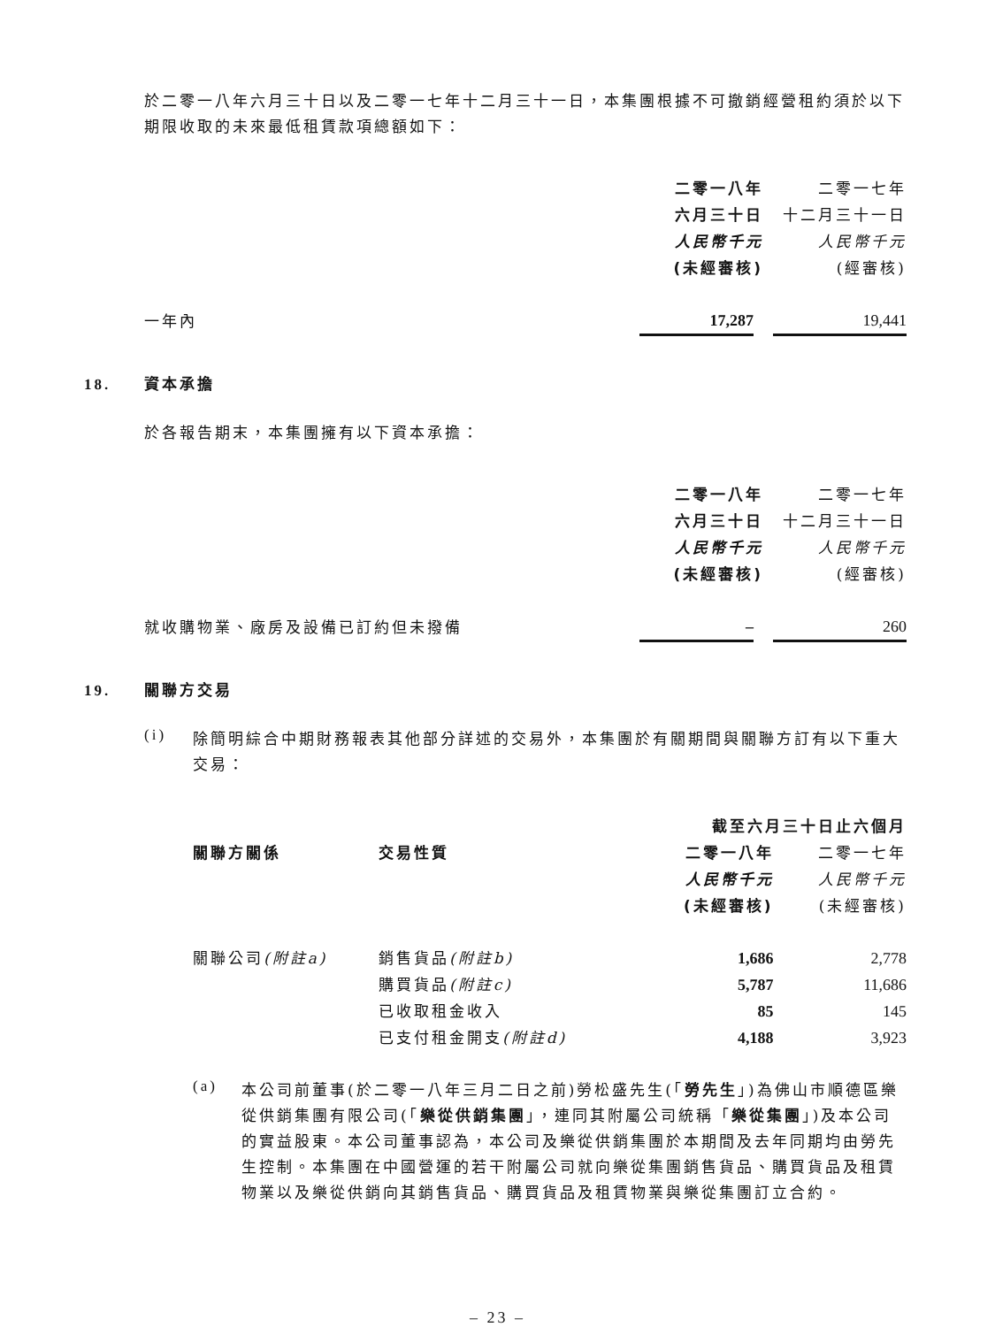於二零一八年六月三十日以及二零一七年十二月三十一日，本集團根據不可撤銷經營租約須於以下期限收取的未來最低租賃款項總額如下：
| | 二零一八年 | 二零一七年 |
| | 六月三十日 | 十二月三十一日 |
| | 人民幣千元 | 人民幣千元 |
| | (未經審核) | (經審核) |
| 一年內 | 17,287 | 19,441 |
18. 資本承擔
於各報告期末，本集團擁有以下資本承擔：
| | 二零一八年 | 二零一七年 |
| | 六月三十日 | 十二月三十一日 |
| | 人民幣千元 | 人民幣千元 |
| | (未經審核) | (經審核) |
| 就收購物業、廠房及設備已訂約但未撥備 | – | 260 |
19. 關聯方交易
(i)
除簡明綜合中期財務報表其他部分詳述的交易外，本集團於有關期間與關聯方訂有以下重大交易：
| | | 截至六月三十日止六個月 | |
| 關聯方關係 | 交易性質 | 二零一八年 | 二零一七年 |
| | | 人民幣千元 | 人民幣千元 |
| | | (未經審核) | (未經審核) |
| 關聯公司 (附註a) | 銷售貨品 (附註b) | 1,686 | 2,778 |
| | 購買貨品 (附註c) | 5,787 | 11,686 |
| | 已收取租金收入 | 85 | 145 |
| | 已支付租金開支 (附註d) | 4,188 | 3,923 |
(a)
本公司前董事(於二零一八年三月二日之前)勞松盛先生(「勞先生」)為佛山市順德區樂從供銷集團有限公司(「樂從供銷集團」，連同其附屬公司統稱「樂從集團」)及本公司的實益股東。本公司董事認為，本公司及樂從供銷集團於本期間及去年同期均由勞先生控制。本集團在中國營運的若干附屬公司就向樂從集團銷售貨品、購買貨品及租賃物業以及樂從供銷向其銷售貨品、購買貨品及租賃物業與樂從集團訂立合約。
– 23 –